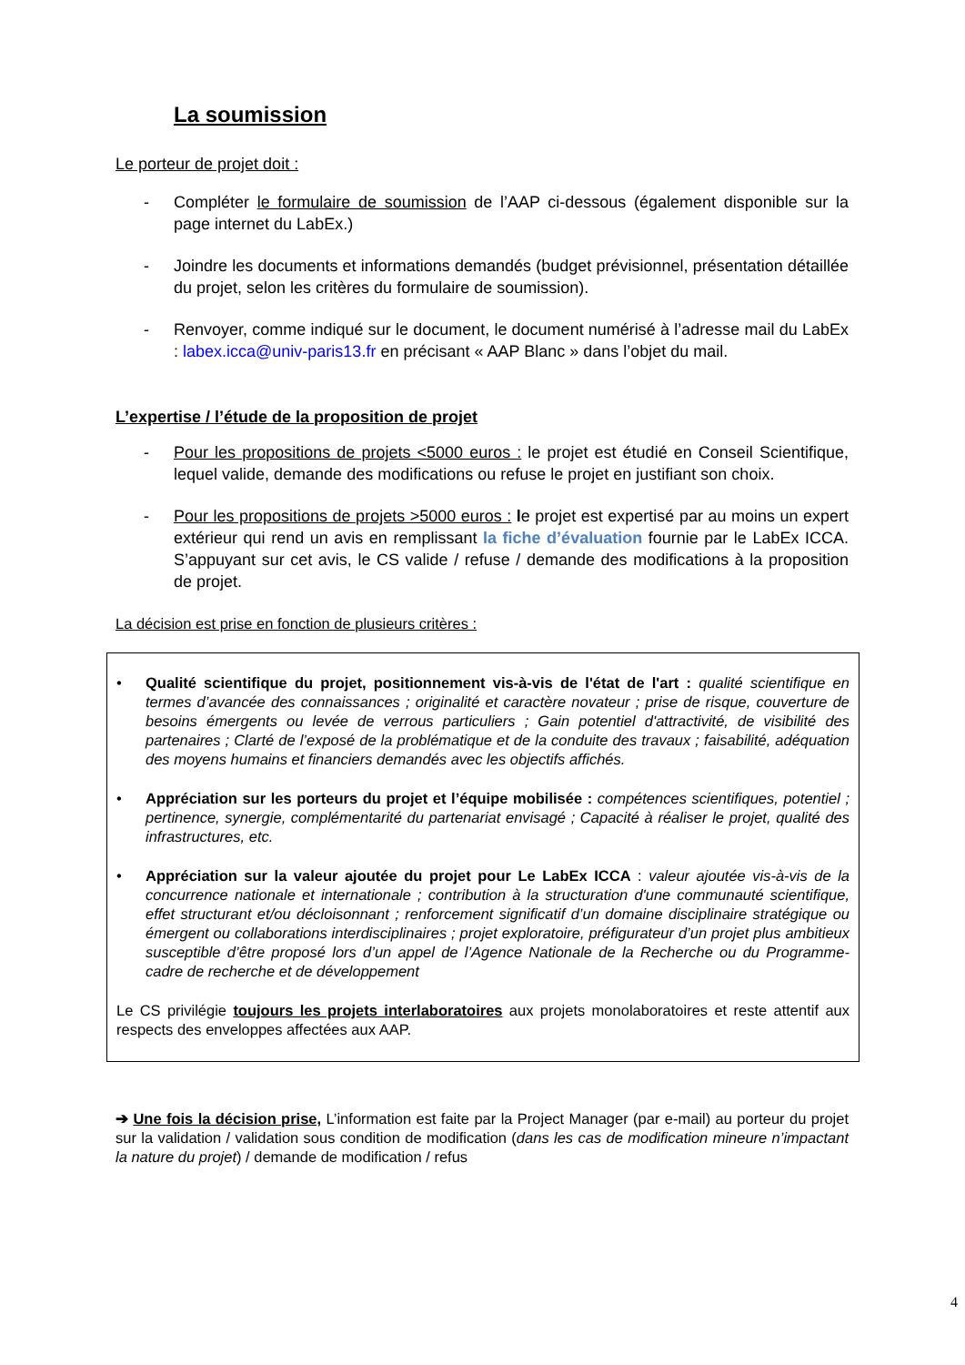La soumission
Le porteur de projet doit :
- Compléter le formulaire de soumission de l’AAP ci-dessous (également disponible sur la page internet du LabEx.)
- Joindre les documents et informations demandés (budget prévisionnel, présentation détaillée du projet, selon les critères du formulaire de soumission).
- Renvoyer, comme indiqué sur le document, le document numérisé à l’adresse mail du LabEx : labex.icca@univ-paris13.fr en précisant « AAP Blanc » dans l’objet du mail.
L’expertise / l’étude de la proposition de projet
- Pour les propositions de projets <5000 euros : le projet est étudié en Conseil Scientifique, lequel valide, demande des modifications ou refuse le projet en justifiant son choix.
- Pour les propositions de projets >5000 euros : le projet est expertisé par au moins un expert extérieur qui rend un avis en remplissant la fiche d’évaluation fournie par le LabEx ICCA. S’appuyant sur cet avis, le CS valide / refuse / demande des modifications à la proposition de projet.
La décision est prise en fonction de plusieurs critères :
• Qualité scientifique du projet, positionnement vis-à-vis de l'état de l'art : qualité scientifique en termes d’avancée des connaissances ; originalité et caractère novateur ; prise de risque, couverture de besoins émergents ou levée de verrous particuliers ; Gain potentiel d'attractivité, de visibilité des partenaires ; Clarté de l’exposé de la problématique et de la conduite des travaux ; faisabilité, adéquation des moyens humains et financiers demandés avec les objectifs affichés.
• Appréciation sur les porteurs du projet et l’équipe mobilisée : compétences scientifiques, potentiel ; pertinence, synergie, complémentarité du partenariat envisagé ; Capacité à réaliser le projet, qualité des infrastructures, etc.
• Appréciation sur la valeur ajoutée du projet pour Le LabEx ICCA : valeur ajoutée vis-à-vis de la concurrence nationale et internationale ; contribution à la structuration d'une communauté scientifique, effet structurant et/ou décloisonnant ; renforcement significatif d’un domaine disciplinaire stratégique ou émergent ou collaborations interdisciplinaires ; projet exploratoire, préfigurateur d’un projet plus ambitieux susceptible d’être proposé lors d’un appel de l’Agence Nationale de la Recherche ou du Programme-cadre de recherche et de développement
Le CS privilégie toujours les projets interlaboratoires aux projets monolaboratoires et reste attentif aux respects des enveloppes affectées aux AAP.
➔ Une fois la décision prise, L’information est faite par la Project Manager (par e-mail) au porteur du projet sur la validation / validation sous condition de modification (dans les cas de modification mineure n’impactant la nature du projet) / demande de modification / refus
4